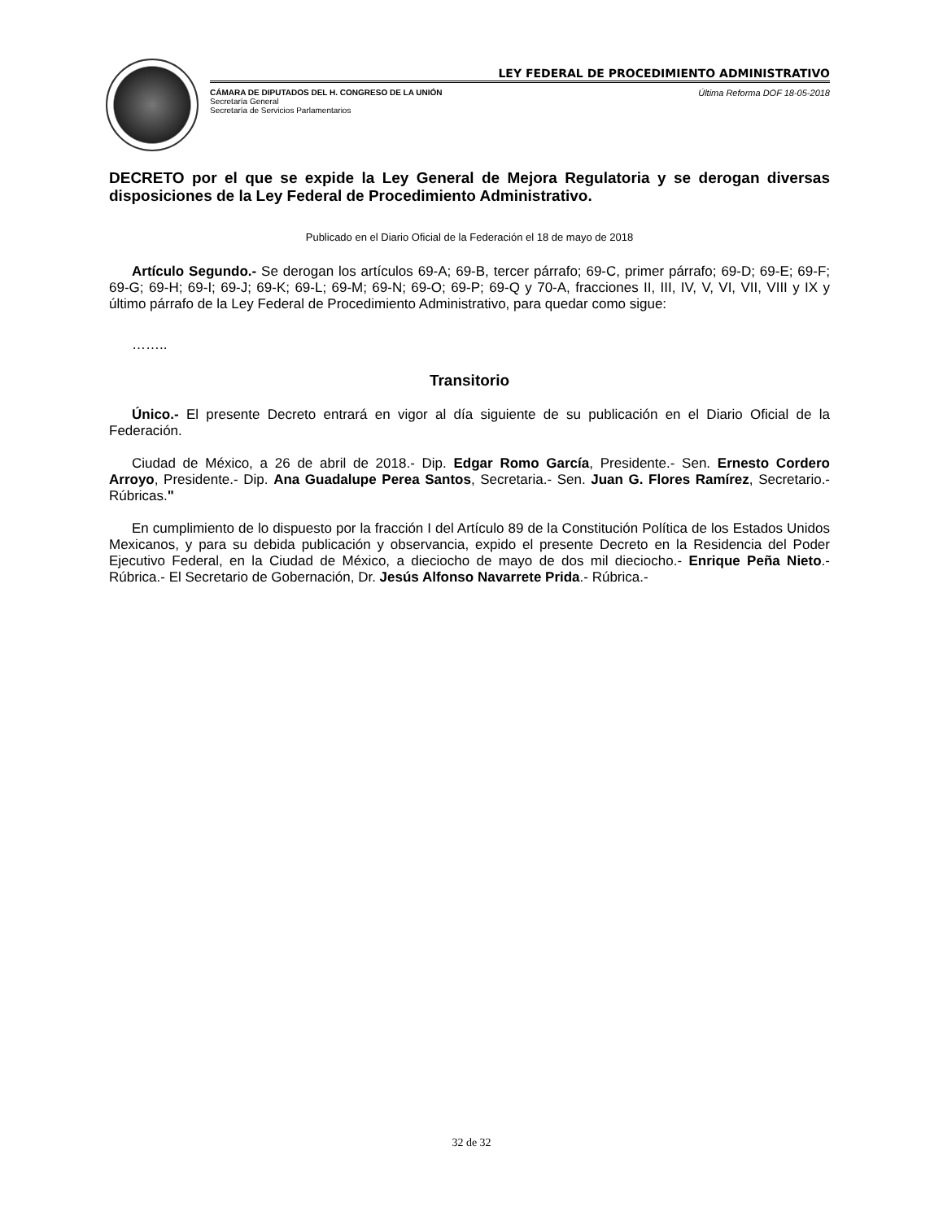LEY FEDERAL DE PROCEDIMIENTO ADMINISTRATIVO
CÁMARA DE DIPUTADOS DEL H. CONGRESO DE LA UNIÓN
Secretaría General
Secretaría de Servicios Parlamentarios
Última Reforma DOF 18-05-2018
DECRETO por el que se expide la Ley General de Mejora Regulatoria y se derogan diversas disposiciones de la Ley Federal de Procedimiento Administrativo.
Publicado en el Diario Oficial de la Federación el 18 de mayo de 2018
Artículo Segundo.- Se derogan los artículos 69-A; 69-B, tercer párrafo; 69-C, primer párrafo; 69-D; 69-E; 69-F; 69-G; 69-H; 69-I; 69-J; 69-K; 69-L; 69-M; 69-N; 69-O; 69-P; 69-Q y 70-A, fracciones II, III, IV, V, VI, VII, VIII y IX y último párrafo de la Ley Federal de Procedimiento Administrativo, para quedar como sigue:
……..
Transitorio
Único.- El presente Decreto entrará en vigor al día siguiente de su publicación en el Diario Oficial de la Federación.
Ciudad de México, a 26 de abril de 2018.- Dip. Edgar Romo García, Presidente.- Sen. Ernesto Cordero Arroyo, Presidente.- Dip. Ana Guadalupe Perea Santos, Secretaria.- Sen. Juan G. Flores Ramírez, Secretario.- Rúbricas."
En cumplimiento de lo dispuesto por la fracción I del Artículo 89 de la Constitución Política de los Estados Unidos Mexicanos, y para su debida publicación y observancia, expido el presente Decreto en la Residencia del Poder Ejecutivo Federal, en la Ciudad de México, a dieciocho de mayo de dos mil dieciocho.- Enrique Peña Nieto.- Rúbrica.- El Secretario de Gobernación, Dr. Jesús Alfonso Navarrete Prida.- Rúbrica.-
32 de 32